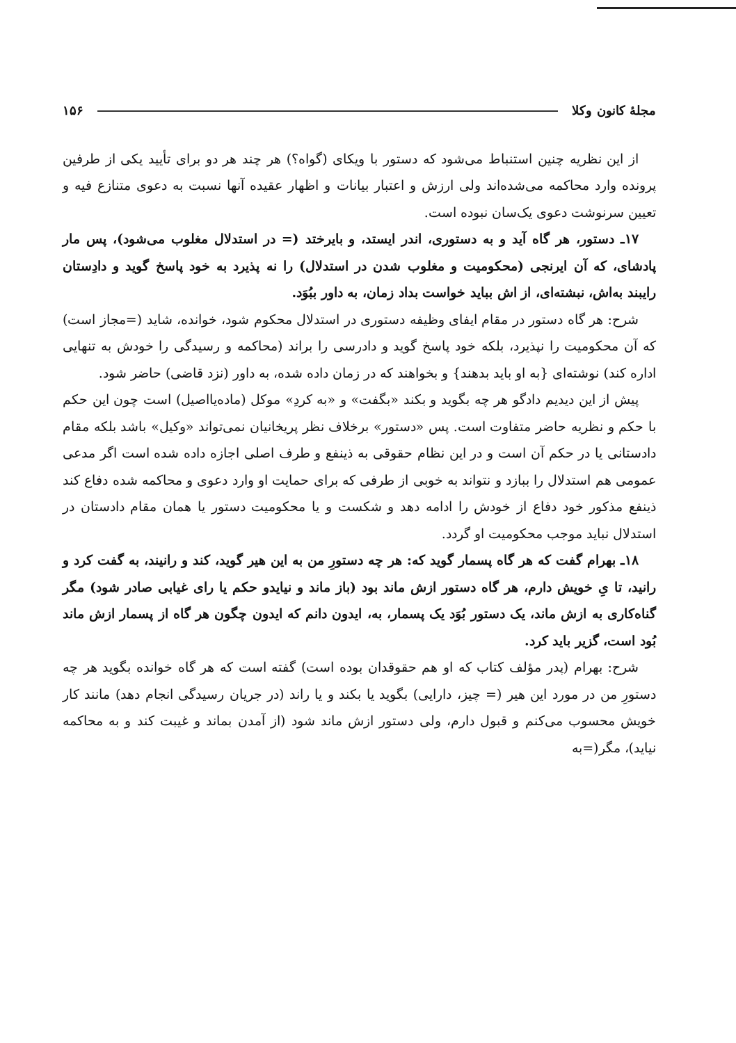مجلهٔ کانون وکلا ۱۵۶
از این نظریه چنین استنباط می‌شود که دستور با ویکای (گواه؟) هر چند هر دو برای تأیید یکی از طرفین پرونده وارد محاکمه می‌شده‌اند ولی ارزش و اعتبار بیانات و اظهار عقیده آنها نسبت به دعوی متنازع فیه و تعیین سرنوشت دعوی یک‌سان نبوده است.
۱۷ـ دستور، هر گاه آید و به دستوری، اندر ایستد، و بایرختد (= در استدلال مغلوب می‌شود)، پس مار پادشای، که آن ایرنجی (محکومیت و مغلوب شدن در استدلال) را نه پذیرد به خود پاسخ گوید و دادِستان رایبند به‌اش، نبشته‌ای، از اش بباید خواست بداد زمان، به داور ببُوَد.
شرح: هر گاه دستور در مقام ایفای وظیفه دستوری در استدلال محکوم شود، خوانده، شاید (=مجاز است) که آن محکومیت را نپذیرد، بلکه خود پاسخ گوید و دادرسی را براند (محاکمه و رسیدگی را خودش به تنهایی اداره کند) نوشته‌ای {به او باید بدهند} و بخواهند که در زمان داده شده، به داور (نزد قاضی) حاضر شود.
پیش از این دیدیم دادگو هر چه بگوید و بکند «بگفت» و «به کردِ» موکل (ماده‌یااصیل) است چون این حکم با حکم و نظریه حاضر متفاوت است. پس «دستور» برخلاف نظر پریخانیان نمی‌تواند «وکیل» باشد بلکه مقام دادستانی یا در حکم آن است و در این نظام حقوقی به ذینفع و طرف اصلی اجازه داده شده است اگر مدعی عمومی هم استدلال را ببازد و نتواند به خوبی از طرفی که برای حمایت او وارد دعوی و محاکمه شده دفاع کند ذینفع مذکور خود دفاع از خودش را ادامه دهد و شکست و یا محکومیت دستور یا همان مقام دادستان در استدلال نباید موجب محکومیت او گردد.
۱۸ـ بهرام گفت که هر گاه پسمار گوید که: هر چه دستورِ من به این هیر گوید، کند و رانیند، به گفت کرد و رانید، تا یِ خویش دارم، هر گاه دستور ازش ماند بود (باز ماند و نیایدو حکم یا رای غیابی صادر شود) مگر گناه‌کاری به ازش ماند، یک دستور بُوَد یک پسمار، به، ایدون دانم که ایدون چگون هر گاه از پسمار ازش ماند بُود است، گزیر باید کرد.
شرح: بهرام (پدر مؤلف کتاب که او هم حقوقدان بوده است) گفته است که هر گاه خوانده بگوید هر چه دستورِ من در مورد این هیر (= چیز، دارایی) بگوید یا بکند و یا راند (در جریان رسیدگی انجام دهد) مانند کار خویش محسوب می‌کنم و قبول دارم، ولی دستور ازش ماند شود (از آمدن بماند و غیبت کند و به محاکمه نیاید)، مگر(=به